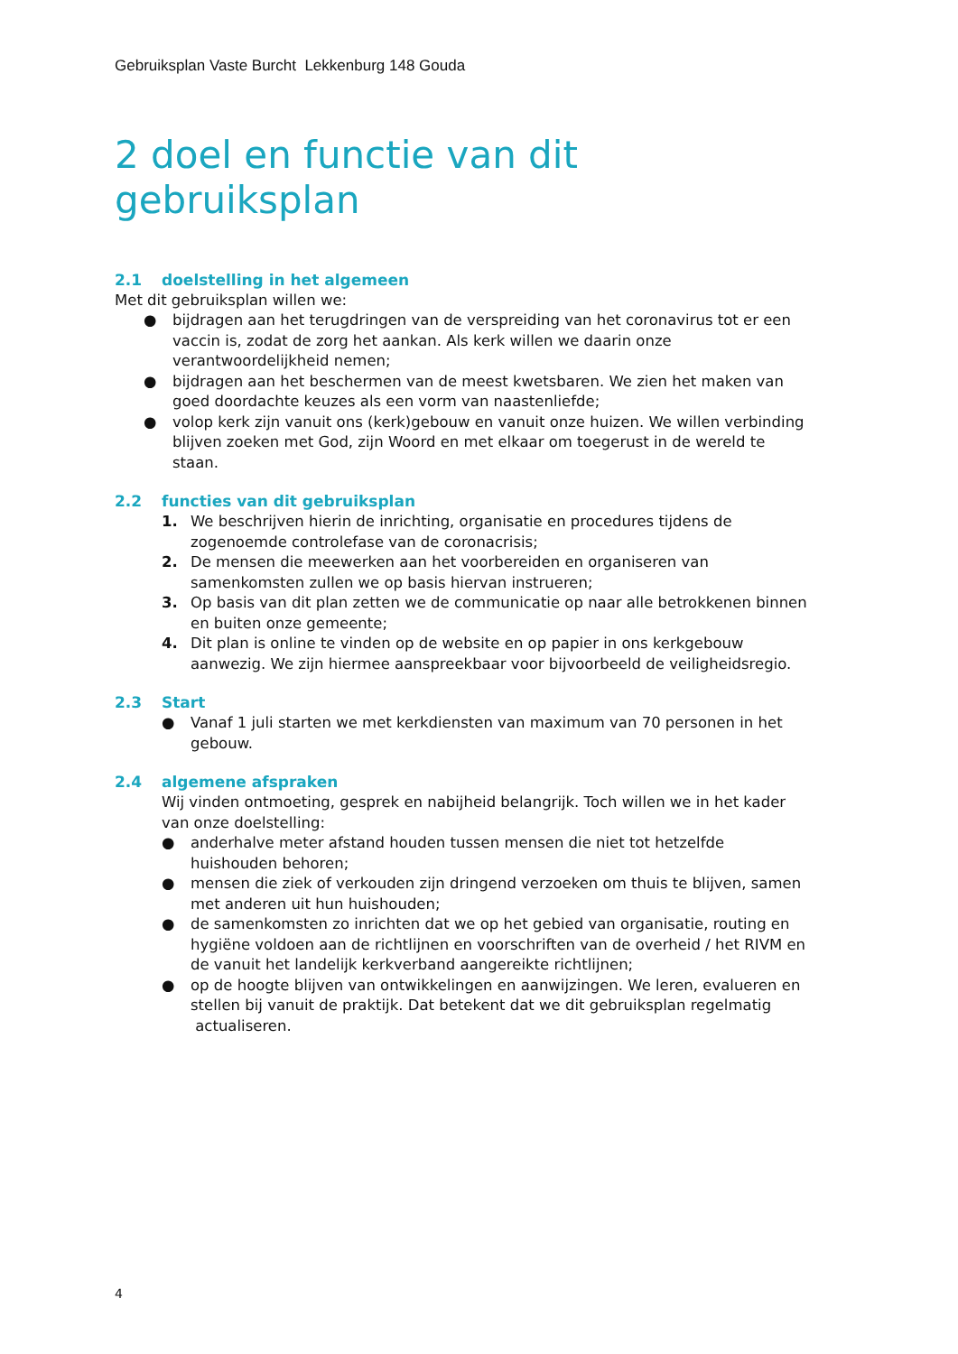Gebruiksplan Vaste Burcht Lekkenburg 148 Gouda
2 doel en functie van dit gebruiksplan
2.1 doelstelling in het algemeen
Met dit gebruiksplan willen we:
● bijdragen aan het terugdringen van de verspreiding van het coronavirus tot er een vaccin is, zodat de zorg het aankan. Als kerk willen we daarin onze verantwoordelijkheid nemen;
● bijdragen aan het beschermen van de meest kwetsbaren. We zien het maken van goed doordachte keuzes als een vorm van naastenliefde;
● volop kerk zijn vanuit ons (kerk)gebouw en vanuit onze huizen. We willen verbinding blijven zoeken met God, zijn Woord en met elkaar om toegerust in de wereld te staan.
2.2 functies van dit gebruiksplan
1. We beschrijven hierin de inrichting, organisatie en procedures tijdens de zogenoemde controlefase van de coronacrisis;
2. De mensen die meewerken aan het voorbereiden en organiseren van samenkomsten zullen we op basis hiervan instrueren;
3. Op basis van dit plan zetten we de communicatie op naar alle betrokkenen binnen en buiten onze gemeente;
4. Dit plan is online te vinden op de website en op papier in ons kerkgebouw aanwezig. We zijn hiermee aanspreekbaar voor bijvoorbeeld de veiligheidsregio.
2.3 Start
● Vanaf 1 juli starten we met kerkdiensten van maximum van 70 personen in het gebouw.
2.4 algemene afspraken
Wij vinden ontmoeting, gesprek en nabijheid belangrijk. Toch willen we in het kader van onze doelstelling:
● anderhalve meter afstand houden tussen mensen die niet tot hetzelfde huishouden behoren;
● mensen die ziek of verkouden zijn dringend verzoeken om thuis te blijven, samen met anderen uit hun huishouden;
● de samenkomsten zo inrichten dat we op het gebied van organisatie, routing en hygiëne voldoen aan de richtlijnen en voorschriften van de overheid / het RIVM en de vanuit het landelijk kerkverband aangereikte richtlijnen;
● op de hoogte blijven van ontwikkelingen en aanwijzingen. We leren, evalueren en stellen bij vanuit de praktijk. Dat betekent dat we dit gebruiksplan regelmatig actualiseren.
4